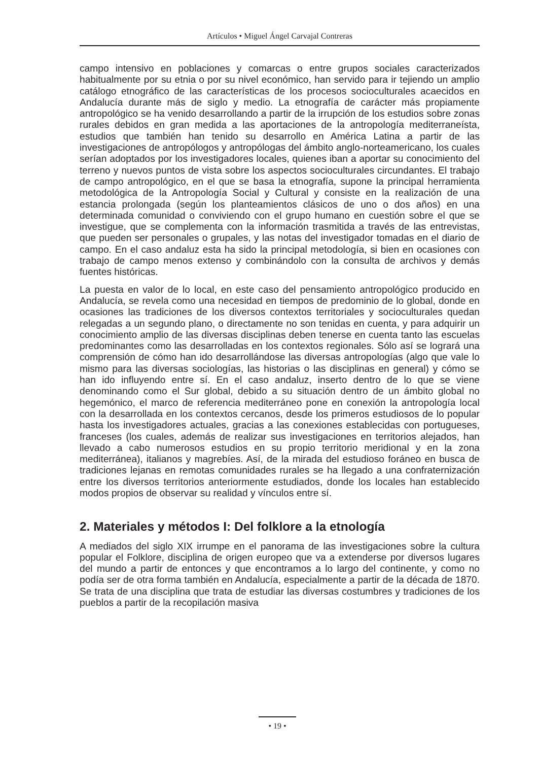Artículos • Miguel Ángel Carvajal Contreras
campo intensivo en poblaciones y comarcas o entre grupos sociales caracterizados habitualmente por su etnia o por su nivel económico, han servido para ir tejiendo un amplio catálogo etnográfico de las características de los procesos socioculturales acaecidos en Andalucía durante más de siglo y medio. La etnografía de carácter más propiamente antropológico se ha venido desarrollando a partir de la irrupción de los estudios sobre zonas rurales debidos en gran medida a las aportaciones de la antropología mediterraneísta, estudios que también han tenido su desarrollo en América Latina a partir de las investigaciones de antropólogos y antropólogas del ámbito anglo-norteamericano, los cuales serían adoptados por los investigadores locales, quienes iban a aportar su conocimiento del terreno y nuevos puntos de vista sobre los aspectos socioculturales circundantes. El trabajo de campo antropológico, en el que se basa la etnografía, supone la principal herramienta metodológica de la Antropología Social y Cultural y consiste en la realización de una estancia prolongada (según los planteamientos clásicos de uno o dos años) en una determinada comunidad o conviviendo con el grupo humano en cuestión sobre el que se investigue, que se complementa con la información trasmitida a través de las entrevistas, que pueden ser personales o grupales, y las notas del investigador tomadas en el diario de campo. En el caso andaluz esta ha sido la principal metodología, si bien en ocasiones con trabajo de campo menos extenso y combinándolo con la consulta de archivos y demás fuentes históricas.
La puesta en valor de lo local, en este caso del pensamiento antropológico producido en Andalucía, se revela como una necesidad en tiempos de predominio de lo global, donde en ocasiones las tradiciones de los diversos contextos territoriales y socioculturales quedan relegadas a un segundo plano, o directamente no son tenidas en cuenta, y para adquirir un conocimiento amplio de las diversas disciplinas deben tenerse en cuenta tanto las escuelas predominantes como las desarrolladas en los contextos regionales. Sólo así se logrará una comprensión de cómo han ido desarrollándose las diversas antropologías (algo que vale lo mismo para las diversas sociologías, las historias o las disciplinas en general) y cómo se han ido influyendo entre sí. En el caso andaluz, inserto dentro de lo que se viene denominando como el Sur global, debido a su situación dentro de un ámbito global no hegemónico, el marco de referencia mediterráneo pone en conexión la antropología local con la desarrollada en los contextos cercanos, desde los primeros estudiosos de lo popular hasta los investigadores actuales, gracias a las conexiones establecidas con portugueses, franceses (los cuales, además de realizar sus investigaciones en territorios alejados, han llevado a cabo numerosos estudios en su propio territorio meridional y en la zona mediterránea), italianos y magrebíes. Así, de la mirada del estudioso foráneo en busca de tradiciones lejanas en remotas comunidades rurales se ha llegado a una confraternización entre los diversos territorios anteriormente estudiados, donde los locales han establecido modos propios de observar su realidad y vínculos entre sí.
2. Materiales y métodos I: Del folklore a la etnología
A mediados del siglo XIX irrumpe en el panorama de las investigaciones sobre la cultura popular el Folklore, disciplina de origen europeo que va a extenderse por diversos lugares del mundo a partir de entonces y que encontramos a lo largo del continente, y como no podía ser de otra forma también en Andalucía, especialmente a partir de la década de 1870. Se trata de una disciplina que trata de estudiar las diversas costumbres y tradiciones de los pueblos a partir de la recopilación masiva
• 19 •